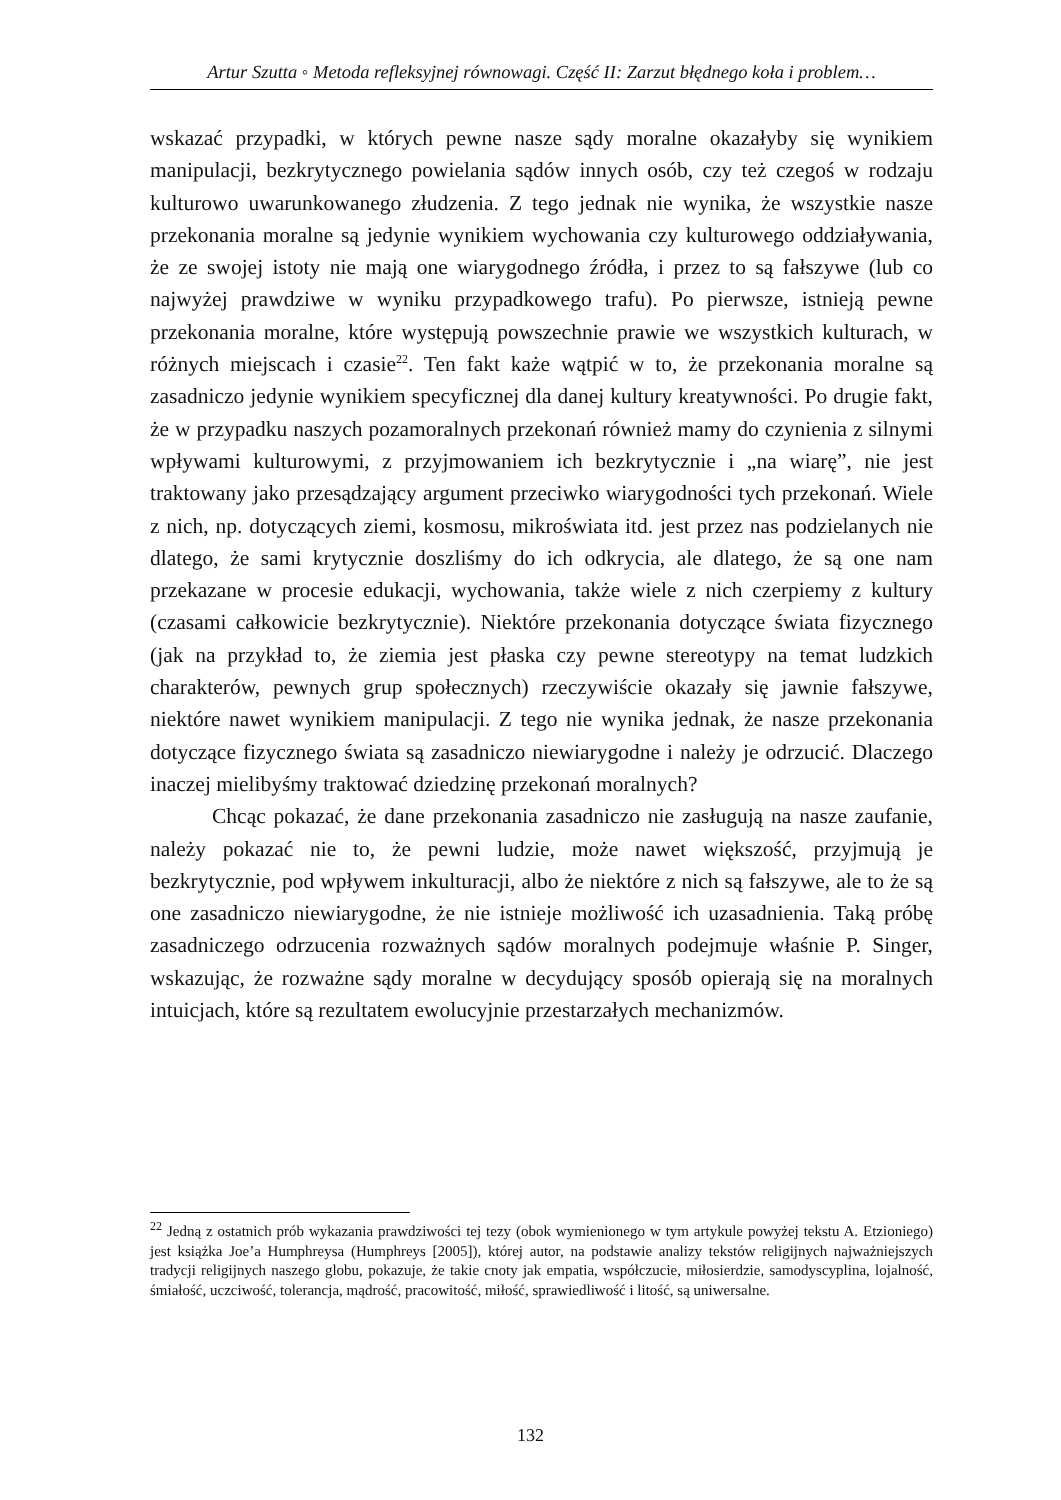Artur Szutta ◦ Metoda refleksyjnej równowagi. Część II: Zarzut błędnego koła i problem…
wskazać przypadki, w których pewne nasze sądy moralne okazałyby się wynikiem manipulacji, bezkrytycznego powielania sądów innych osób, czy też czegoś w rodzaju kulturowo uwarunkowanego złudzenia. Z tego jednak nie wynika, że wszystkie nasze przekonania moralne są jedynie wynikiem wychowania czy kulturowego oddziaływania, że ze swojej istoty nie mają one wiarygodnego źródła, i przez to są fałszywe (lub co najwyżej prawdziwe w wyniku przypadkowego trafu). Po pierwsze, istnieją pewne przekonania moralne, które występują powszechnie prawie we wszystkich kulturach, w różnych miejscach i czasie<sup>22</sup>. Ten fakt każe wątpić w to, że przekonania moralne są zasadniczo jedynie wynikiem specyficznej dla danej kultury kreatywności. Po drugie fakt, że w przypadku naszych pozamoralnych przekonań również mamy do czynienia z silnymi wpływami kulturowymi, z przyjmowaniem ich bezkrytycznie i „na wiarę”, nie jest traktowany jako przesądzający argument przeciwko wiarygodności tych przekonań. Wiele z nich, np. dotyczących ziemi, kosmosu, mikroświata itd. jest przez nas podzielanych nie dlatego, że sami krytycznie doszliśmy do ich odkrycia, ale dlatego, że są one nam przekazane w procesie edukacji, wychowania, także wiele z nich czerpiemy z kultury (czasami całkowicie bezkrytycznie). Niektóre przekonania dotyczące świata fizycznego (jak na przykład to, że ziemia jest płaska czy pewne stereotypy na temat ludzkich charakterów, pewnych grup społecznych) rzeczywiście okazały się jawnie fałszywe, niektóre nawet wynikiem manipulacji. Z tego nie wynika jednak, że nasze przekonania dotyczące fizycznego świata są zasadniczo niewiarygodne i należy je odrzucić. Dlaczego inaczej mielibyśmy traktować dziedzinę przekonań moralnych?
Chcąc pokazać, że dane przekonania zasadniczo nie zasługują na nasze zaufanie, należy pokazać nie to, że pewni ludzie, może nawet większość, przyjmują je bezkrytycznie, pod wpływem inkulturacji, albo że niektóre z nich są fałszywe, ale to że są one zasadniczo niewiarygodne, że nie istnieje możliwość ich uzasadnienia. Taką próbę zasadniczego odrzucenia rozważnych sądów moralnych podejmuje właśnie P. Singer, wskazując, że rozważne sądy moralne w decydujący sposób opierają się na moralnych intuicjach, które są rezultatem ewolucyjnie przestarzałych mechanizmów.
<sup>22</sup> Jedną z ostatnich prób wykazania prawdziwości tej tezy (obok wymienionego w tym artykule powyżej tekstu A. Etzioniego) jest książka Joe’a Humphreysa (Humphreys [2005]), której autor, na podstawie analizy tekstów religijnych najważniejszych tradycji religijnych naszego globu, pokazuje, że takie cnoty jak empatia, współczucie, miłosierdzie, samodyscyplina, lojalność, śmiałość, uczciwość, tolerancja, mądrość, pracowitość, miłość, sprawiedliwość i litość, są uniwersalne.
132